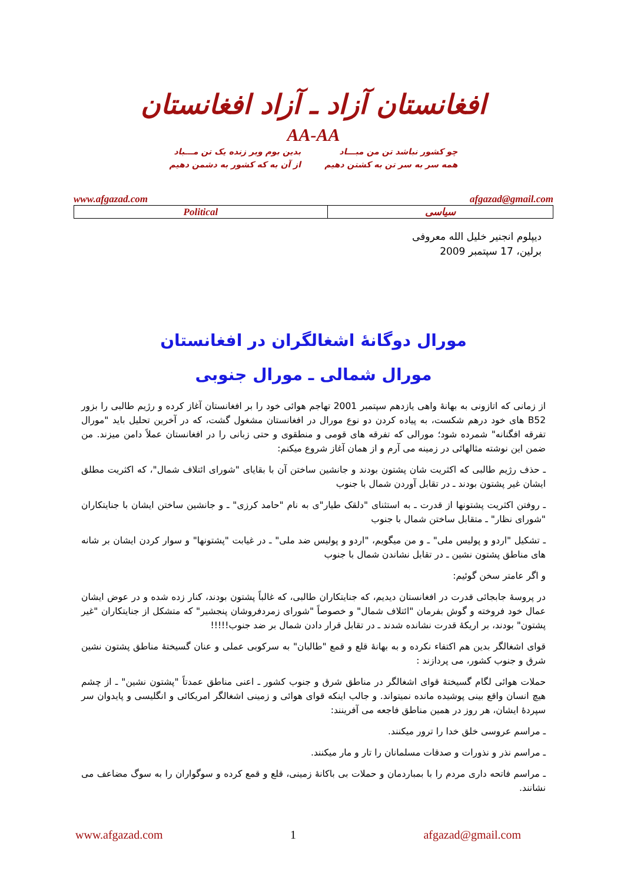افغانستان آزاد ـ آزاد افغانستان
AA-AA
چو کشور نباشد تن من مبـــاد
همه سر به سر تن به کشتن دهیم
بدین بوم وبر زنده یک تن مـــباد
از آن به که کشور به دشمن دهیم
www.afgazad.com afgazad@gmail.com
| Political | سیاسی |
دیپلوم انجنیر خلیل الله معروفی
برلین، 17 سپتمبر 2009
مورال دوگانهٔ اشغالگران در افغانستان
مورال شمالی ـ مورال جنوبی
از زمانی که اتازونی به بهانهٔ واهی یازدهم سپتمبر 2001 تهاجم هوائی خود را بر افغانستان آغاز کرده و رژیم طالبی را بزور B52 های خود درهم شکست، به پیاده کردن دو نوع مورال در افغانستان مشغول گشت، که در آخرین تحلیل باید "مورال تفرقه افگنانه" شمرده شود؛ مورالی که تفرقه های قومی و منطقوی و حتی زبانی را در افغانستان عملاً دامن میزند. من ضمن این نوشته مثالهائی در زمینه می آرم و از همان آغاز شروع میکنم:
ـ حذف رژیم طالبی که اکثریت شان پشتون بودند و جانشین ساختن آن با بقایای "شورای ائتلاف شمال"، که اکثریت مطلق ایشان غیر پشتون بودند ـ در تقابل آوردن شمال با جنوب
ـ روفتن اکثریت پشتونها از قدرت ـ به استثنای "دلقک طیار"ی به نام "حامد کرزی" ـ و جانشین ساختن ایشان با جنایتکاران "شورای نظار" ـ متقابل ساختن شمال با جنوب
ـ تشکیل "اردو و پولیس ملی" ـ و من میگویم، "اردو و پولیس ضد ملی" ـ در غیابت "پشتونها" و سوار کردن ایشان بر شانه های مناطق پشتون نشین ـ در تقابل نشاندن شمال با جنوب
و اگر عامتر سخن گوئیم:
در پروسهٔ جابجائی قدرت در افغانستان دیدیم، که جنایتکاران طالبی، که غالباً پشتون بودند، کنار زده شده و در عوض ایشان عمال خود فروخته و گوش بفرمان "ائتلاف شمال" و خصوصاً "شورای زمردفروشان پنجشیر" که متشکل از جنایتکاران "غیر پشتون" بودند، بر اریکهٔ قدرت نشانده شدند ـ در تقابل قرار دادن شمال بر ضد جنوب!!!!!
قوای اشغالگر بدین هم اکتفاء نکرده و به بهانهٔ قلع و قمع "طالبان" به سرکوبی عملی و عنان گسیختهٔ مناطق پشتون نشین شرق و جنوب کشور، می پردازند :
حملات هوائی لگام گسیختهٔ قوای اشغالگر در مناطق شرق و جنوب کشور ـ اعنی مناطق عمدتاً "پشتون نشین" ـ از چشم هیچ انسان واقع بینی پوشیده مانده نمیتواند. و جالب اینکه قوای هوائی و زمینی اشغالگر امریکائی و انگلیسی و پایدوان سر سپردهٔ ایشان، هر روز در همین مناطق فاجعه می آفرینند:
ـ مراسم عروسی خلق خدا را ترور میکنند.
ـ مراسم نذر و نذورات و صدقات مسلمانان را تار و مار میکنند.
ـ مراسم فاتحه داری مردم را با بمباردمان و حملات بی باکانهٔ زمینی، قلع و قمع کرده و سوگواران را به سوگ مضاعف می نشانند.
www.afgazad.com 1 afgazad@gmail.com